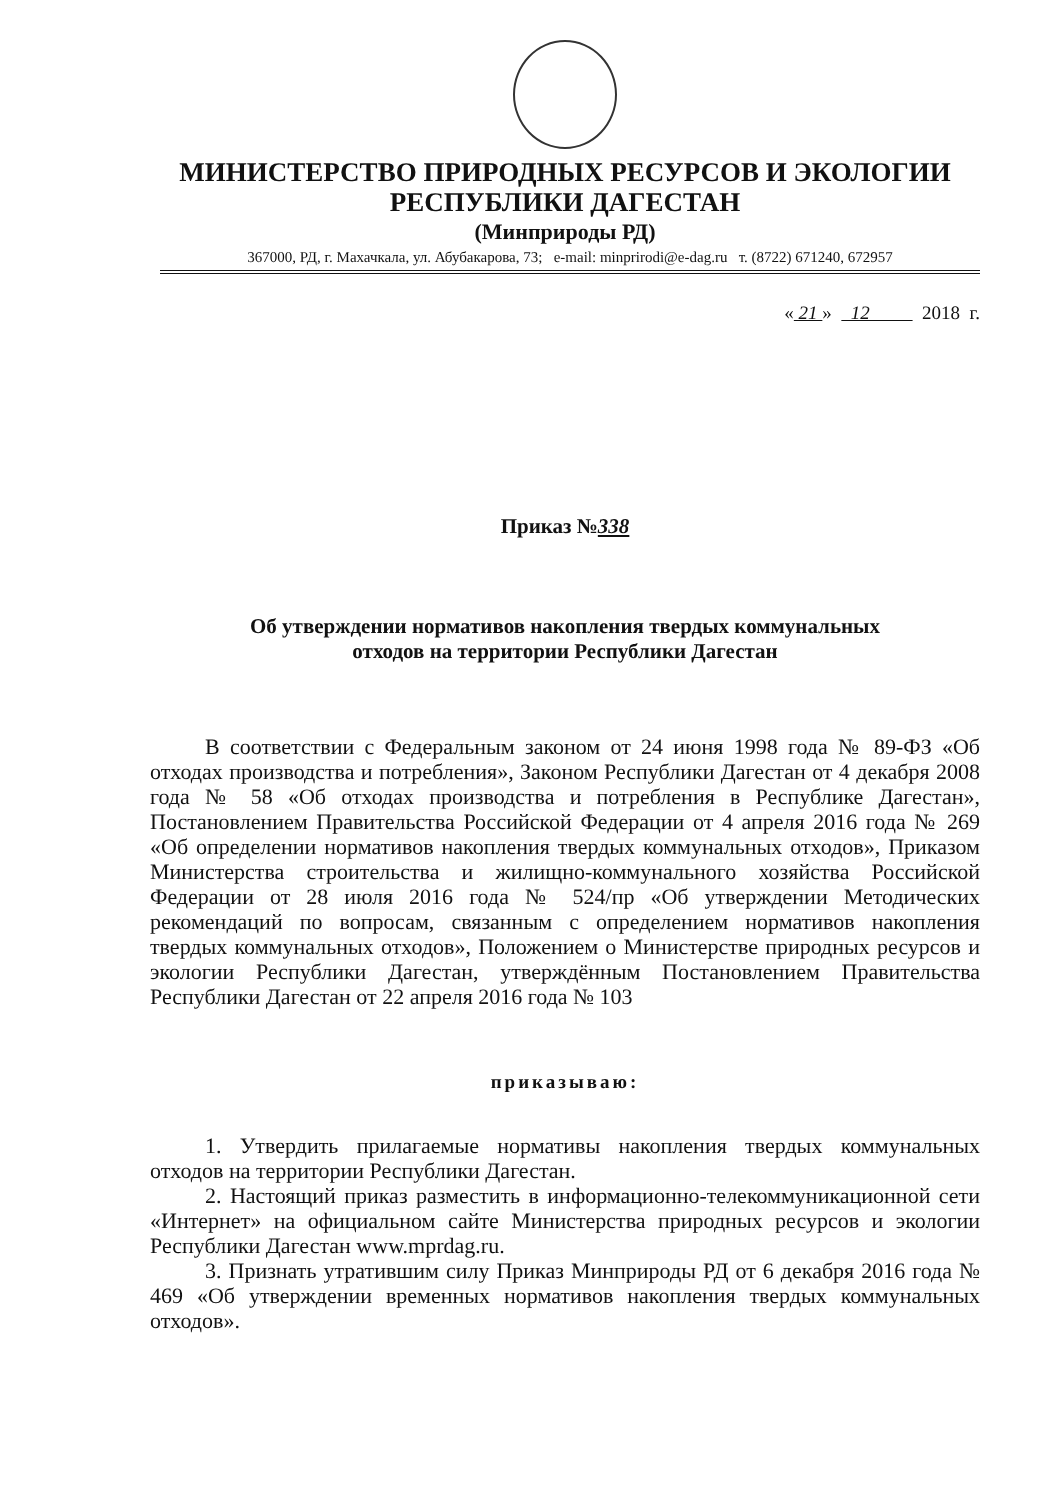МИНИСТЕРСТВО ПРИРОДНЫХ РЕСУРСОВ И ЭКОЛОГИИ
РЕСПУБЛИКИ ДАГЕСТАН
(Минприроды РД)
367000, РД, г. Махачкала, ул. Абубакарова, 73; e-mail: minprirodi@e-dag.ru т. (8722) 671240, 672957
« 21 » 12 2018 г.
Приказ №338
Об утверждении нормативов накопления твердых коммунальных
отходов на территории Республики Дагестан
В соответствии с Федеральным законом от 24 июня 1998 года № 89-ФЗ «Об отходах производства и потребления», Законом Республики Дагестан от 4 декабря 2008 года № 58 «Об отходах производства и потребления в Республике Дагестан», Постановлением Правительства Российской Федерации от 4 апреля 2016 года № 269 «Об определении нормативов накопления твердых коммунальных отходов», Приказом Министерства строительства и жилищно-коммунального хозяйства Российской Федерации от 28 июля 2016 года № 524/пр «Об утверждении Методических рекомендаций по вопросам, связанным с определением нормативов накопления твердых коммунальных отходов», Положением о Министерстве природных ресурсов и экологии Республики Дагестан, утверждённым Постановлением Правительства Республики Дагестан от 22 апреля 2016 года № 103
приказываю:
1. Утвердить прилагаемые нормативы накопления твердых коммунальных отходов на территории Республики Дагестан.
2. Настоящий приказ разместить в информационно-телекоммуникационной сети «Интернет» на официальном сайте Министерства природных ресурсов и экологии Республики Дагестан www.mprdag.ru.
3. Признать утратившим силу Приказ Минприроды РД от 6 декабря 2016 года № 469 «Об утверждении временных нормативов накопления твердых коммунальных отходов».